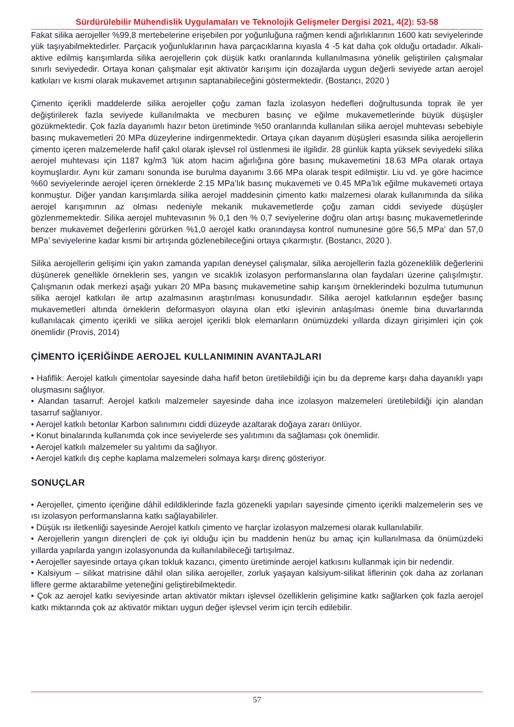Sürdürülebilir Mühendislik Uygulamaları ve Teknolojik Gelişmeler Dergisi 2021, 4(2): 53-58
Fakat silika aerojeller %99,8 mertebelerine erişebilen por yoğunluğuna rağmen kendi ağırlıklarının 1600 katı seviyelerinde yük taşıyabilmektedirler. Parçacık yoğunluklarının hava parçacıklarına kıyasla 4 -5 kat daha çok olduğu ortadadır. Alkali- aktive edilmiş karışımlarda silika aerojellerin çok düşük katkı oranlarında kullanılmasına yönelik geliştirilen çalışmalar sınırlı seviyededir. Ortaya konan çalışmalar eşit aktivatör karışımı için dozajlarda uygun değerli seviyede artan aerojel katkıları ve kısmi olarak mukavemet artışının saptanabileceğini göstermektedir. (Bostancı, 2020 )
Çimento içerikli maddelerde silika aerojeller çoğu zaman fazla izolasyon hedefleri doğrultusunda toprak ile yer değiştirilerek fazla seviyede kullanılmakta ve mecburen basınç ve eğilme mukavemetlerinde büyük düşüşler gözükmektedir. Çok fazla dayanımlı hazır beton üretiminde %50 oranlarında kullanılan silika aerojel muhtevası sebebiyle basınç mukavemetleri 20 MPa düzeylerine indirgenmektedir. Ortaya çıkan dayanım düşüşleri esasında silika aerojellerin çimento içeren malzemelerde hafif çakıl olarak işlevsel rol üstlenmesi ile ilgilidir. 28 günlük kapta yüksek seviyedeki silika aerojel muhtevası için 1187 kg/m3 ’lük atom hacim ağırlığına göre basınç mukavemetini 18.63 MPa olarak ortaya koymuşlardır. Aynı kür zamanı sonunda ise burulma dayanımı 3.66 MPa olarak tespit edilmiştir. Liu vd. ye göre hacimce %60 seviyelerinde aerojel içeren örneklerde 2.15 MPa’lık basınç mukavemeti ve 0.45 MPa’lık eğilme mukavemeti ortaya konmuştur. Diğer yandan karışımlarda silika aerojel maddesinin çimento katkı malzemesi olarak kullanımında da silika aerojel karışımının az olması nedeniyle mekanik mukavemetlerde çoğu zaman ciddi seviyede düşüşler gözlenmemektedir. Silika aerojel muhtevasının % 0,1 den % 0,7 seviyelerine doğru olan artışı basınç mukavemetlerinde benzer mukavemet değerlerini görürken %1,0 aerojel katkı oranındaysa kontrol numunesine göre 56,5 MPa’ dan 57,0 MPa’ seviyelerine kadar kısmi bir artışında gözlenebileceğini ortaya çıkarmıştır. (Bostancı, 2020 ).
Silika aerojellerin gelişimi için yakın zamanda yapılan deneysel çalışmalar, silika aerojellerin fazla gözeneklilik değerlerini düşünerek genellikle örneklerin ses, yangın ve sıcaklık izolasyon performanslarına olan faydaları üzerine çalışılmıştır. Çalışmanın odak merkezi aşağı yukarı 20 MPa basınç mukavemetine sahip karışım örneklerindeki bozulma tutumunun silika aerojel katkıları ile artıp azalmasının araştırılması konusundadır. Silika aerojel katkılarının eşdeğer basınç mukavemetleri altında örneklerin deformasyon olayına olan etki işlevinin anlaşılması önemle bina duvarlarında kullanılacak çimento içerikli ve silika aerojel içerikli blok elemanların önümüzdeki yıllarda dizayn girişimleri için çok önemlidir (Provis, 2014)
ÇİMENTO İÇERİĞİNDE AEROJEL KULLANIMININ AVANTAJLARI
• Hafiflik: Aerojel katkılı çimentolar sayesinde daha hafif beton üretilebildiği için bu da depreme karşı daha dayanıklı yapı oluşmasını sağlıyor.
• Alandan tasarruf: Aerojel katkılı malzemeler sayesinde daha ince izolasyon malzemeleri üretilebildiği için alandan tasarruf sağlanıyor.
• Aerojel katkılı betonlar Karbon salınımını ciddi düzeyde azaltarak doğaya zararı önlüyor.
• Konut binalarında kullanımda çok ince seviyelerde ses yalıtımını da sağlaması çok önemlidir.
• Aerojel katkılı malzemeler su yalıtımı da sağlıyor.
• Aerojel katkılı dış cephe kaplama malzemeleri solmaya karşı direnç gösteriyor.
SONUÇLAR
• Aerojeller, çimento içeriğine dâhil edildiklerinde fazla gözenekli yapıları sayesinde çimento içerikli malzemelerin ses ve ısı izolasyon performanslarına katkı sağlayabilirler.
• Düşük ısı iletkenliği sayesinde Aerojel katkılı çimento ve harçlar izolasyon malzemesi olarak kullanılabilir.
• Aerojellerin yangın dirençleri de çok iyi olduğu için bu maddenin henüz bu amaç için kullanılmasa da önümüzdeki yıllarda yapılarda yangın izolasyonunda da kullanılabileceği tartışılmaz.
• Aerojeller sayesinde ortaya çıkan tokluk kazancı, çimento üretiminde aerojel katkısını kullanmak için bir nedendir.
• Kalsiyum – silikat matrisine dâhil olan silika aerojeller, zorluk yaşayan kalsiyum-silikat liflerinin çok daha az zorlanan liflere germe aktarabilme yeteneğini geliştirebilmektedir.
• Çok az aerojel katkı seviyesinde artan aktivatör miktarı işlevsel özelliklerin gelişimine katkı sağlarken çok fazla aerojel katkı miktarında çok az aktivatör miktarı uygun değer işlevsel verim için tercih edilebilir.
57